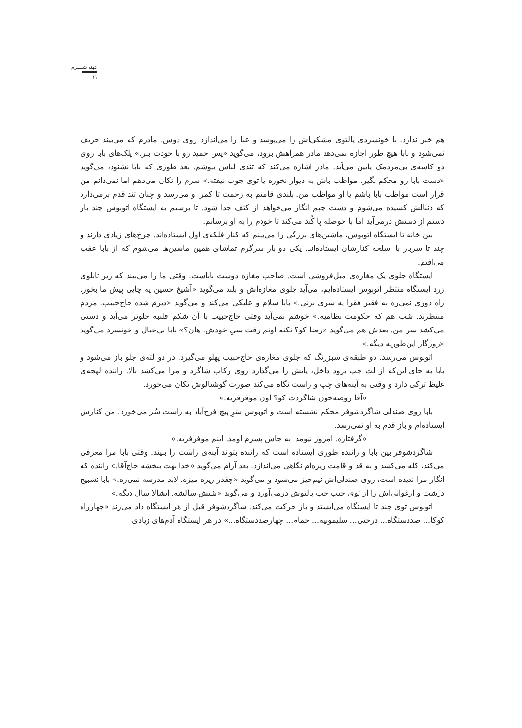کهنه شــــرم
۱۱
هم خبر ندارد. با خونسردی پالتوی مشکی‌اش را می‌پوشد و عبا را می‌اندازد روی دوش. مادرم که می‌بیند حریف نمی‌شود و بابا هیچ طور اجازه نمی‌دهد مادر همراهش برود، می‌گوید «پس حمید رو با خودت ببر.» پلک‌های بابا روی دو کاسه‌ی بی‌مردمک پایین می‌آید. مادر اشاره می‌کند که تندی لباس بپوشم. بعد طوری که بابا نشنود، می‌گوید «دست بابا رو محکم بگیر. مواظب باش به دیوار نخوره یا توی جوب نیفته.» سرم را تکان می‌دهم اما نمی‌دانم من قرار است مواظب بابا باشم یا او مواظب من. بلندی قامتم به زحمت تا کمر او می‌رسد و چنان تند قدم برمی‌دارد که دنبالش کشیده می‌شوم و دست چپم انگار می‌خواهد از کتف جدا شود. تا برسیم به ایستگاه اتوبوس چند بار دستم از دستش درمی‌آید اما با حوصله پا کُند می‌کند تا خودم را به او برسانم.
بین خانه تا ایستگاه اتوبوس، ماشین‌های بزرگی را می‌بینم که کنار فلکه‌ی اول ایستاده‌اند. چرخ‌های زیادی دارند و چند تا سرباز با اسلحه کنارشان ایستاده‌اند. یکی دو بار سرگرم تماشای همین ماشین‌ها می‌شوم که از بابا عقب می‌افتم.
ایستگاه جلوی یک مغازه‌ی مبل‌فروشی است. صاحب مغازه دوست باباست. وقتی ما را می‌بیند که زیر تابلوی زرد ایستگاه منتظر اتوبوس ایستاده‌ایم، می‌آید جلوی مغازه‌اش و بلند می‌گوید «آشیخ حسین یه چایی پیش ما بخور. راه دوری نمی‌ره به فقیر فقرا یه سری بزنی.» بابا سلام و علیکی می‌کند و می‌گوید «دیرم شده حاج‌حبیب. مردم منتظرند. شب هم که حکومت نظامیه.» خوشم نمی‌آید وقتی حاج‌حبیب با آن شکم قلنبه جلوتر می‌آید و دستی می‌کشد سر من. بعدش هم می‌گوید «رضا کو؟ نکنه اونم رفت سیِ خودش. هان؟» بابا بی‌خیال و خونسرد می‌گوید «روزگار این‌طوریه دیگه.»
اتوبوس می‌رسد. دو طبقه‌ی سبزرنگ که جلوی مغازه‌ی حاج‌حبیب پهلو می‌گیرد. در دو لته‌ی جلو باز می‌شود و بابا به جای این‌که از لت چپ برود داخل، پایش را می‌گذارد روی رکاب شاگرد و مرا می‌کشد بالا. راننده لهجه‌ی غلیظ ترکی دارد و وقتی به آینه‌های چپ و راست نگاه می‌کند صورت گوشتالوش تکان می‌خورد.
«آقا روضه‌خون شاگردت کو؟ اون موفرفریه.»
بابا روی صندلی شاگردشوفر محکم نشسته است و اتوبوس سَرِ پیچ فرح‌آباد به راست سُر می‌خورد. من کنارش ایستاده‌ام و باز قدم به او نمی‌رسد.
«گرفتاره. امروز نیومد. به جاش پسرم اومد. اینم موفرفریه.»
شاگردشوفر بین بابا و راننده طوری ایستاده است که راننده بتواند آینه‌ی راست را ببیند. وقتی بابا مرا معرفی می‌کند، کله می‌کشد و به قد و قامت ریزه‌ام نگاهی می‌اندازد. بعد آرام می‌گوید «خدا بهت ببخشه حاج‌آقا.» راننده که انگار مرا ندیده است، روی صندلی‌اش نیم‌خیز می‌شود و می‌گوید «چقدر ریزه میزه. لابد مدرسه نمی‌ره.» بابا تسبیح درشت و ارغوانی‌اش را از توی جیب چپ پالتوش درمی‌آورد و می‌گوید «شیش سالشه. ایشالا سال دیگه.»
اتوبوس توی چند تا ایستگاه می‌ایستد و باز حرکت می‌کند. شاگردشوفر قبل از هر ایستگاه داد می‌زند «چهارراه کوکا... صددستگاه... درختی... سلیمونیه... حمام... چهارصددستگاه...» در هر ایستگاه آدم‌های زیادی